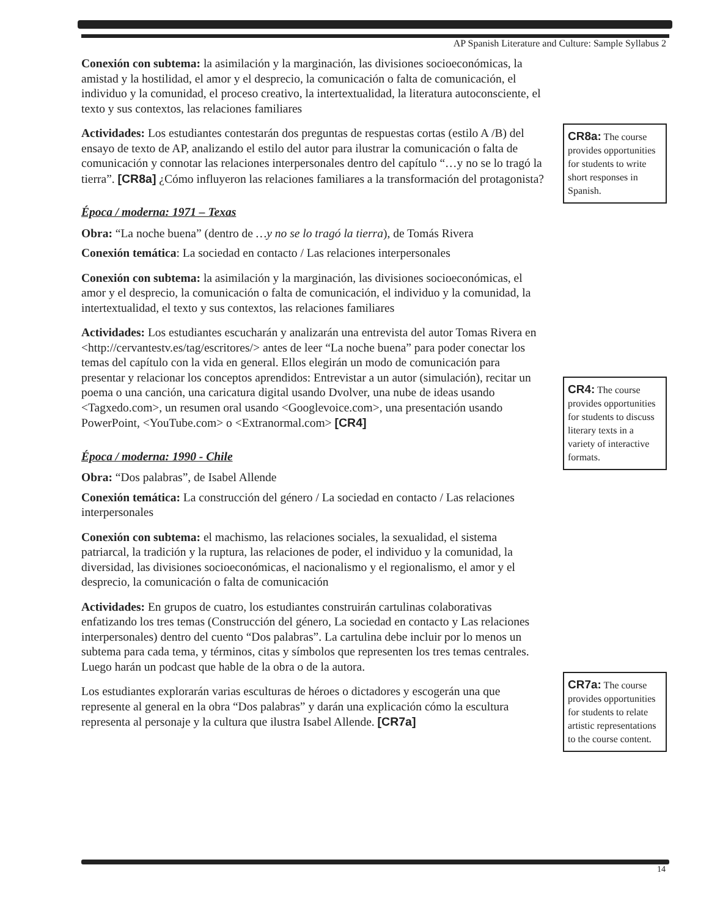AP Spanish Literature and Culture: Sample Syllabus 2
Conexión con subtema: la asimilación y la marginación, las divisiones socioeconómicas, la amistad y la hostilidad, el amor y el desprecio, la comunicación o falta de comunicación, el individuo y la comunidad, el proceso creativo, la intertextualidad, la literatura autoconsciente, el texto y sus contextos, las relaciones familiares
Actividades: Los estudiantes contestarán dos preguntas de respuestas cortas (estilo A /B) del ensayo de texto de AP, analizando el estilo del autor para ilustrar la comunicación o falta de comunicación y connotar las relaciones interpersonales dentro del capítulo “…y no se lo tragó la tierra”. [CR8a] ¿Cómo influyeron las relaciones familiares a la transformación del protagonista?
Época / moderna: 1971 – Texas
Obra: “La noche buena” (dentro de …y no se lo tragó la tierra), de Tomás Rivera
Conexión temática: La sociedad en contacto / Las relaciones interpersonales
Conexión con subtema: la asimilación y la marginación, las divisiones socioeconómicas, el amor y el desprecio, la comunicación o falta de comunicación, el individuo y la comunidad, la intertextualidad, el texto y sus contextos, las relaciones familiares
Actividades: Los estudiantes escucharán y analizarán una entrevista del autor Tomas Rivera en <http://cervantestv.es/tag/escritores/> antes de leer “La noche buena” para poder conectar los temas del capítulo con la vida en general. Ellos elegirán un modo de comunicación para presentar y relacionar los conceptos aprendidos: Entrevistar a un autor (simulación), recitar un poema o una canción, una caricatura digital usando Dvolver, una nube de ideas usando <Tagxedo.com>, un resumen oral usando <Googlevoice.com>, una presentación usando PowerPoint, <YouTube.com> o <Extranormal.com> [CR4]
Época / moderna: 1990 - Chile
Obra: “Dos palabras”, de Isabel Allende
Conexión temática: La construcción del género / La sociedad en contacto / Las relaciones interpersonales
Conexión con subtema: el machismo, las relaciones sociales, la sexualidad, el sistema patriarcal, la tradición y la ruptura, las relaciones de poder, el individuo y la comunidad, la diversidad, las divisiones socioeconómicas, el nacionalismo y el regionalismo, el amor y el desprecio, la comunicación o falta de comunicación
Actividades: En grupos de cuatro, los estudiantes construirán cartulinas colaborativas enfatizando los tres temas (Construcción del género, La sociedad en contacto y Las relaciones interpersonales) dentro del cuento “Dos palabras”. La cartulina debe incluir por lo menos un subtema para cada tema, y términos, citas y símbolos que representen los tres temas centrales. Luego harán un podcast que hable de la obra o de la autora.
Los estudiantes explorarán varias esculturas de héroes o dictadores y escogerán una que represente al general en la obra “Dos palabras” y darán una explicación cómo la escultura representa al personaje y la cultura que ilustra Isabel Allende. [CR7a]
CR8a: The course provides opportunities for students to write short responses in Spanish.
CR4: The course provides opportunities for students to discuss literary texts in a variety of interactive formats.
CR7a: The course provides opportunities for students to relate artistic representations to the course content.
14